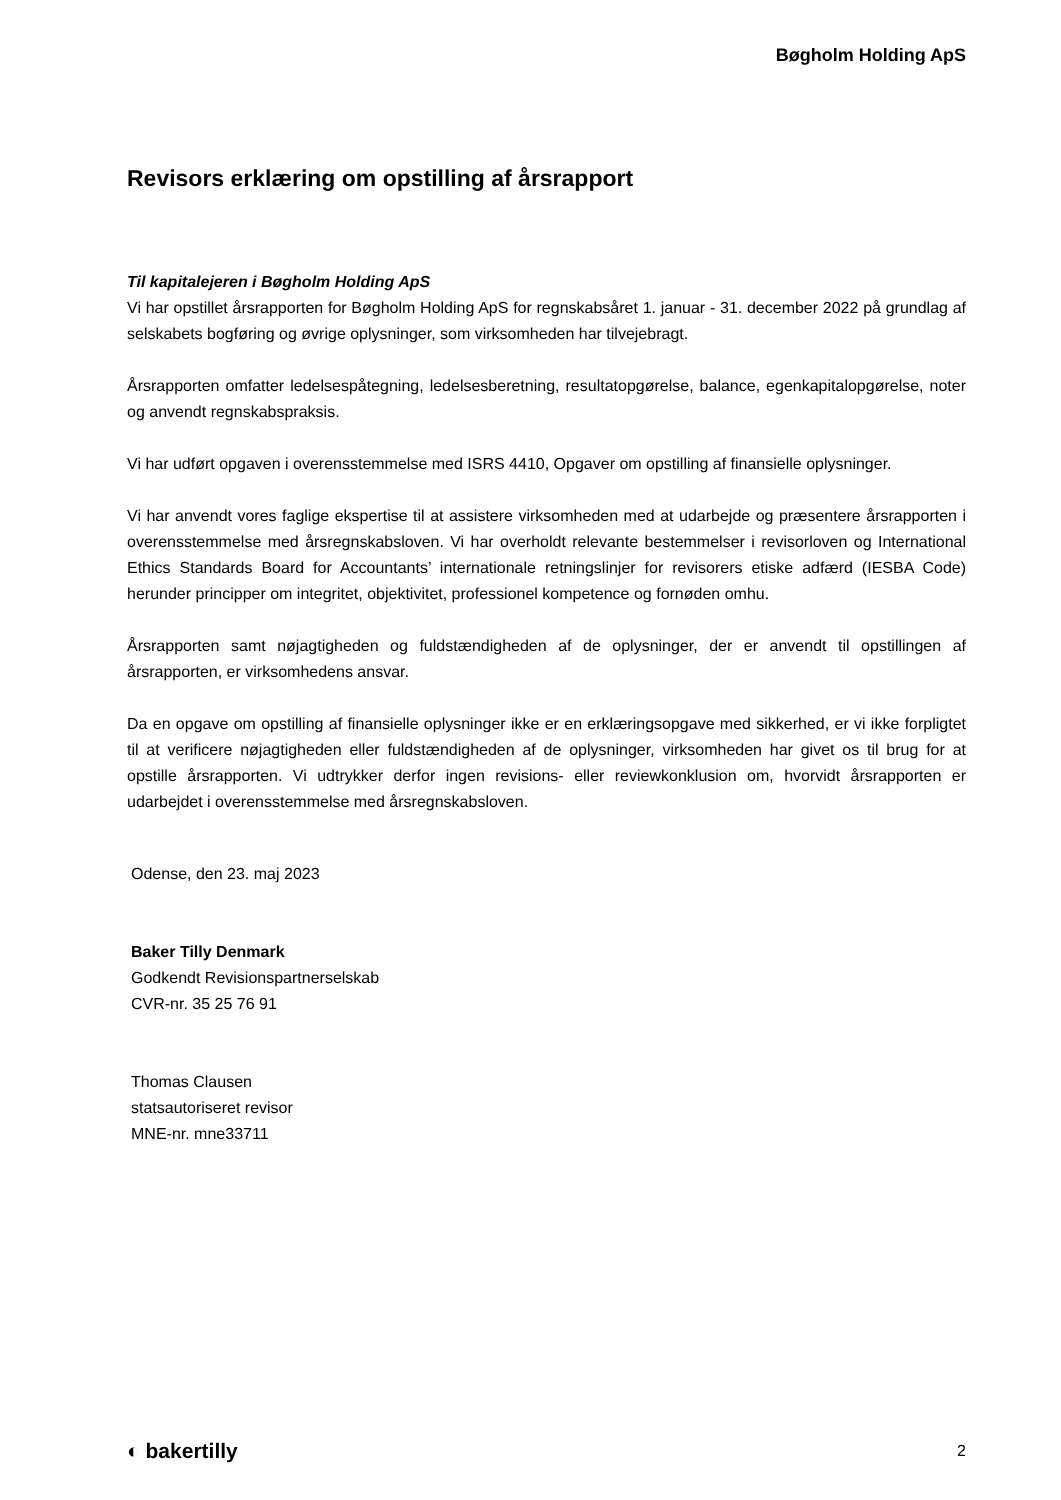Bøgholm Holding ApS
Revisors erklæring om opstilling af årsrapport
Til kapitalejeren i Bøgholm Holding ApS
Vi har opstillet årsrapporten for Bøgholm Holding ApS for regnskabsåret 1. januar - 31. december 2022 på grundlag af selskabets bogføring og øvrige oplysninger, som virksomheden har tilvejebragt.
Årsrapporten omfatter ledelsespåtegning, ledelsesberetning, resultatopgørelse, balance, egenkapitalopgørelse, noter og anvendt regnskabspraksis.
Vi har udført opgaven i overensstemmelse med ISRS 4410, Opgaver om opstilling af finansielle oplysninger.
Vi har anvendt vores faglige ekspertise til at assistere virksomheden med at udarbejde og præsentere årsrapporten i overensstemmelse med årsregnskabsloven. Vi har overholdt relevante bestemmelser i revisorloven og International Ethics Standards Board for Accountants’ internationale retningslinjer for revisorers etiske adfærd (IESBA Code) herunder principper om integritet, objektivitet, professionel kompetence og fornøden omhu.
Årsrapporten samt nøjagtigheden og fuldstændigheden af de oplysninger, der er anvendt til opstillingen af årsrapporten, er virksomhedens ansvar.
Da en opgave om opstilling af finansielle oplysninger ikke er en erklæringsopgave med sikkerhed, er vi ikke forpligtet til at verificere nøjagtigheden eller fuldstændigheden af de oplysninger, virksomheden har givet os til brug for at opstille årsrapporten. Vi udtrykker derfor ingen revisions- eller reviewkonklusion om, hvorvidt årsrapporten er udarbejdet i overensstemmelse med årsregnskabsloven.
Odense, den 23. maj 2023
Baker Tilly Denmark
Godkendt Revisionspartnerselskab
CVR-nr. 35 25 76 91
Thomas Clausen
statsautoriseret revisor
MNE-nr. mne33711
◐ bakertilly 2